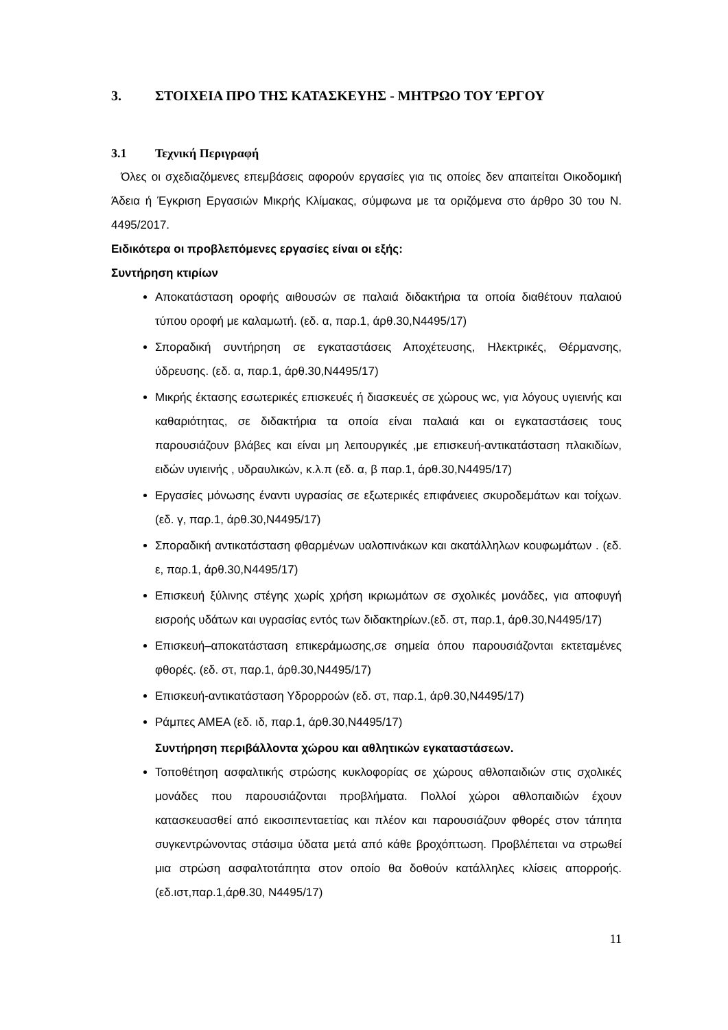3. ΣΤΟΙΧΕΙΑ ΠΡΟ ΤΗΣ ΚΑΤΑΣΚΕΥΗΣ - ΜΗΤΡΩΟ ΤΟΥ ΈΡΓΟΥ
3.1 Τεχνική Περιγραφή
Όλες οι σχεδιαζόμενες επεμβάσεις αφορούν εργασίες για τις οποίες δεν απαιτείται Οικοδομική Άδεια ή Έγκριση Εργασιών Μικρής Κλίμακας, σύμφωνα με τα οριζόμενα στο άρθρο 30 του Ν. 4495/2017.
Ειδικότερα οι προβλεπόμενες εργασίες είναι οι εξής:
Συντήρηση κτιρίων
Αποκατάσταση οροφής αιθουσών σε παλαιά διδακτήρια τα οποία διαθέτουν παλαιού τύπου οροφή με καλαμωτή. (εδ. α, παρ.1, άρθ.30,Ν4495/17)
Σποραδική συντήρηση σε εγκαταστάσεις Αποχέτευσης, Ηλεκτρικές, Θέρμανσης, ύδρευσης. (εδ. α, παρ.1, άρθ.30,Ν4495/17)
Μικρής έκτασης εσωτερικές επισκευές ή διασκευές σε χώρους wc, για λόγους υγιεινής και καθαριότητας, σε διδακτήρια τα οποία είναι παλαιά και οι εγκαταστάσεις τους παρουσιάζουν βλάβες και είναι μη λειτουργικές ,με επισκευή-αντικατάσταση πλακιδίων, ειδών υγιεινής , υδραυλικών, κ.λ.π (εδ. α, β παρ.1, άρθ.30,Ν4495/17)
Εργασίες μόνωσης έναντι υγρασίας σε εξωτερικές επιφάνειες σκυροδεμάτων και τοίχων. (εδ. γ, παρ.1, άρθ.30,Ν4495/17)
Σποραδική αντικατάσταση φθαρμένων υαλοπινάκων και ακατάλληλων κουφωμάτων . (εδ. ε, παρ.1, άρθ.30,Ν4495/17)
Επισκευή ξύλινης στέγης χωρίς χρήση ικριωμάτων σε σχολικές μονάδες, για αποφυγή εισροής υδάτων και υγρασίας εντός των διδακτηρίων.(εδ. στ, παρ.1, άρθ.30,Ν4495/17)
Επισκευή–αποκατάσταση επικεράμωσης,σε σημεία όπου παρουσιάζονται εκτεταμένες φθορές. (εδ. στ, παρ.1, άρθ.30,Ν4495/17)
Επισκευή-αντικατάσταση Υδρορροών (εδ. στ, παρ.1, άρθ.30,Ν4495/17)
Ράμπες ΑΜΕΑ (εδ. ιδ, παρ.1, άρθ.30,Ν4495/17)
Συντήρηση περιβάλλοντα χώρου και αθλητικών εγκαταστάσεων.
Τοποθέτηση ασφαλτικής στρώσης κυκλοφορίας σε χώρους αθλοπαιδιών στις σχολικές μονάδες που παρουσιάζονται προβλήματα. Πολλοί χώροι αθλοπαιδιών έχουν κατασκευασθεί από εικοσιπενταετίας και πλέον και παρουσιάζουν φθορές στον τάπητα συγκεντρώνοντας στάσιμα ύδατα μετά από κάθε βροχόπτωση. Προβλέπεται να στρωθεί μια στρώση ασφαλτοτάπητα στον οποίο θα δοθούν κατάλληλες κλίσεις απορροής.(εδ.ιστ,παρ.1,άρθ.30, Ν4495/17)
11